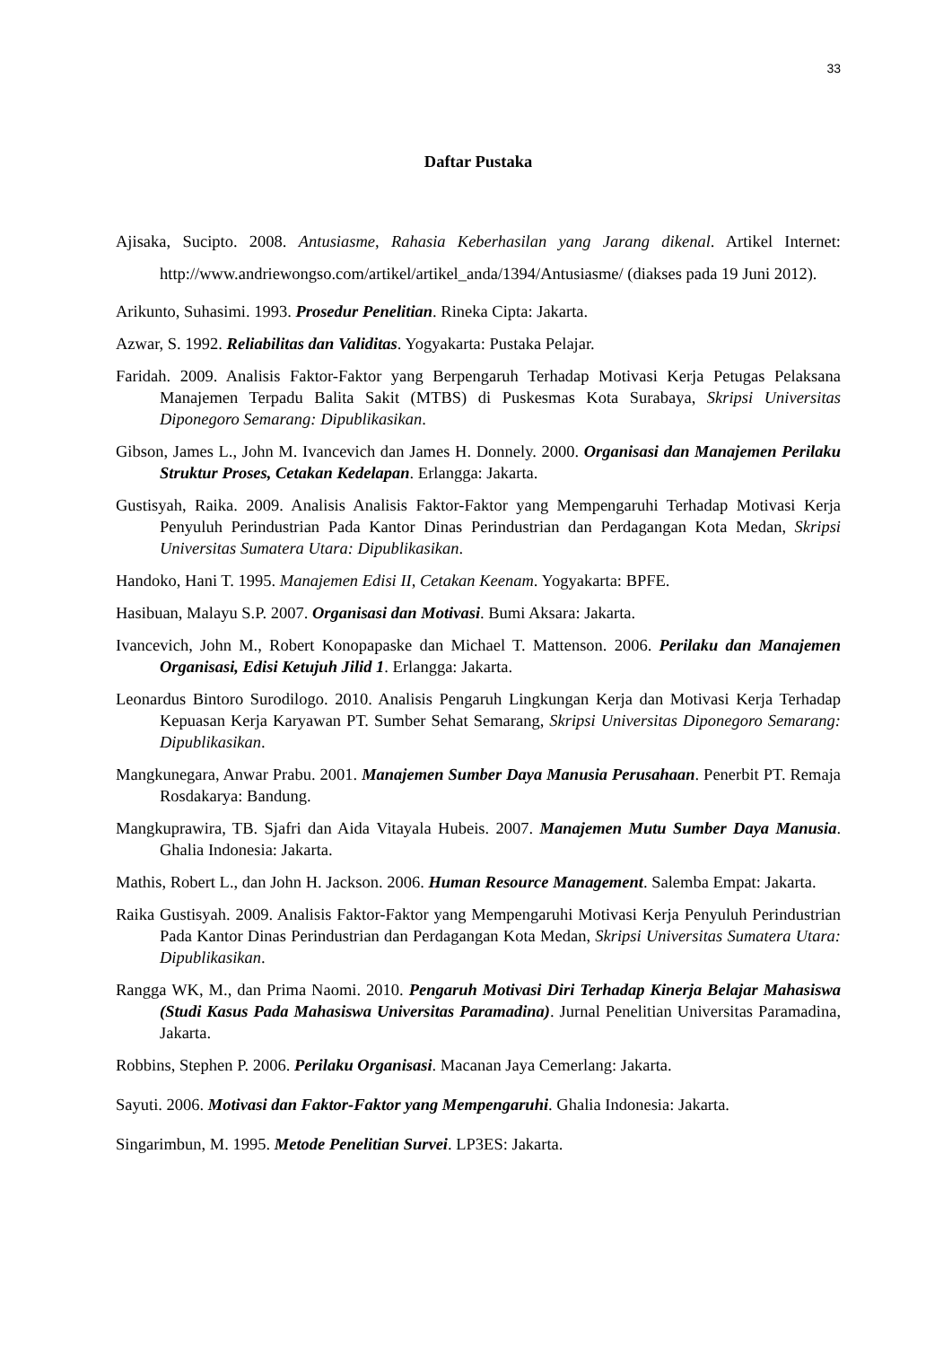33
Daftar Pustaka
Ajisaka, Sucipto. 2008. Antusiasme, Rahasia Keberhasilan yang Jarang dikenal. Artikel Internet: http://www.andriewongso.com/artikel/artikel_anda/1394/Antusiasme/ (diakses pada 19 Juni 2012).
Arikunto, Suhasimi. 1993. Prosedur Penelitian. Rineka Cipta: Jakarta.
Azwar, S. 1992. Reliabilitas dan Validitas. Yogyakarta: Pustaka Pelajar.
Faridah. 2009. Analisis Faktor-Faktor yang Berpengaruh Terhadap Motivasi Kerja Petugas Pelaksana Manajemen Terpadu Balita Sakit (MTBS) di Puskesmas Kota Surabaya, Skripsi Universitas Diponegoro Semarang: Dipublikasikan.
Gibson, James L., John M. Ivancevich dan James H. Donnely. 2000. Organisasi dan Manajemen Perilaku Struktur Proses, Cetakan Kedelapan. Erlangga: Jakarta.
Gustisyah, Raika. 2009. Analisis Analisis Faktor-Faktor yang Mempengaruhi Terhadap Motivasi Kerja Penyuluh Perindustrian Pada Kantor Dinas Perindustrian dan Perdagangan Kota Medan, Skripsi Universitas Sumatera Utara: Dipublikasikan.
Handoko, Hani T. 1995. Manajemen Edisi II, Cetakan Keenam. Yogyakarta: BPFE.
Hasibuan, Malayu S.P. 2007. Organisasi dan Motivasi. Bumi Aksara: Jakarta.
Ivancevich, John M., Robert Konopapaske dan Michael T. Mattenson. 2006. Perilaku dan Manajemen Organisasi, Edisi Ketujuh Jilid 1. Erlangga: Jakarta.
Leonardus Bintoro Surodilogo. 2010. Analisis Pengaruh Lingkungan Kerja dan Motivasi Kerja Terhadap Kepuasan Kerja Karyawan PT. Sumber Sehat Semarang, Skripsi Universitas Diponegoro Semarang: Dipublikasikan.
Mangkunegara, Anwar Prabu. 2001. Manajemen Sumber Daya Manusia Perusahaan. Penerbit PT. Remaja Rosdakarya: Bandung.
Mangkuprawira, TB. Sjafri dan Aida Vitayala Hubeis. 2007. Manajemen Mutu Sumber Daya Manusia. Ghalia Indonesia: Jakarta.
Mathis, Robert L., dan John H. Jackson. 2006. Human Resource Management. Salemba Empat: Jakarta.
Raika Gustisyah. 2009. Analisis Faktor-Faktor yang Mempengaruhi Motivasi Kerja Penyuluh Perindustrian Pada Kantor Dinas Perindustrian dan Perdagangan Kota Medan, Skripsi Universitas Sumatera Utara: Dipublikasikan.
Rangga WK, M., dan Prima Naomi. 2010. Pengaruh Motivasi Diri Terhadap Kinerja Belajar Mahasiswa (Studi Kasus Pada Mahasiswa Universitas Paramadina). Jurnal Penelitian Universitas Paramadina, Jakarta.
Robbins, Stephen P. 2006. Perilaku Organisasi. Macanan Jaya Cemerlang: Jakarta.
Sayuti. 2006. Motivasi dan Faktor-Faktor yang Mempengaruhi. Ghalia Indonesia: Jakarta.
Singarimbun, M. 1995. Metode Penelitian Survei. LP3ES: Jakarta.